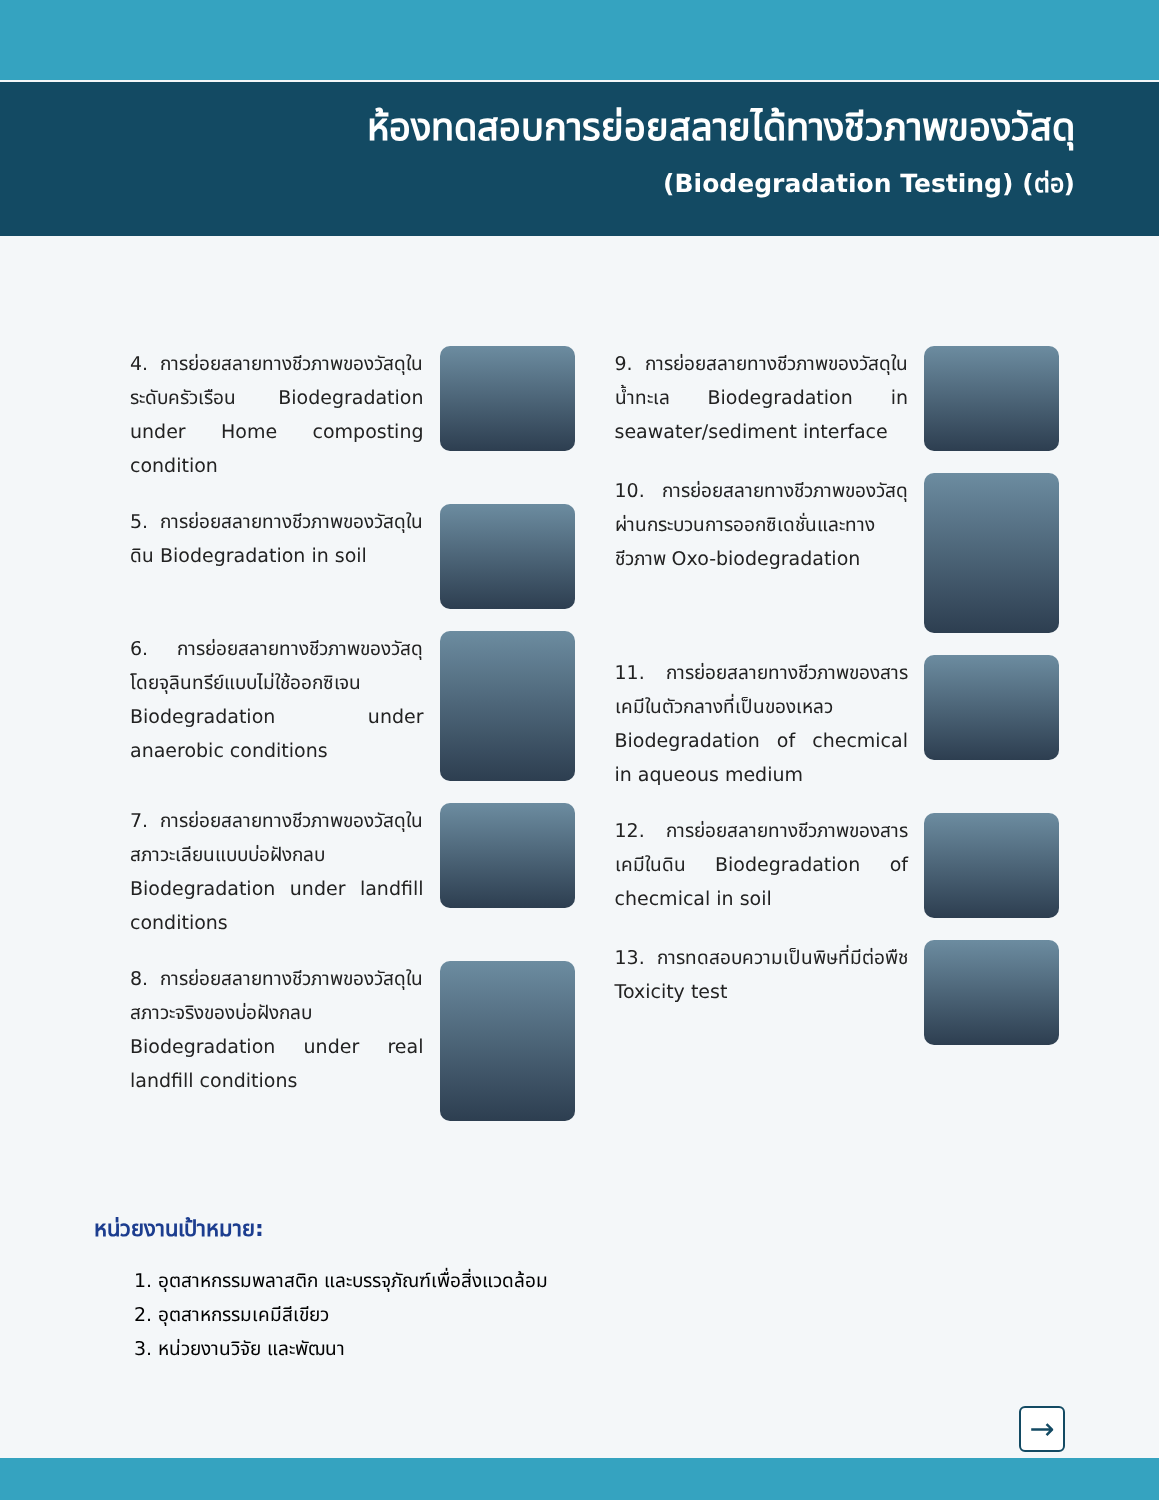ห้องทดสอบการย่อยสลายได้ทางชีวภาพของวัสดุ
(Biodegradation Testing) (ต่อ)
4. การย่อยสลายทางชีวภาพของวัสดุในระดับครัวเรือน Biodegradation under Home composting condition
5. การย่อยสลายทางชีวภาพของวัสดุในดิน Biodegradation in soil
6. การย่อยสลายทางชีวภาพของวัสดุโดยจุลินทรีย์แบบไม่ใช้ออกซิเจน Biodegradation under anaerobic conditions
7. การย่อยสลายทางชีวภาพของวัสดุในสภาวะเลียนแบบบ่อฝังกลบ Biodegradation under landfill conditions
8. การย่อยสลายทางชีวภาพของวัสดุในสภาวะจริงของบ่อฝังกลบ Biodegradation under real landfill conditions
9. การย่อยสลายทางชีวภาพของวัสดุในน้ำทะเล Biodegradation in seawater/sediment interface
10. การย่อยสลายทางชีวภาพของวัสดุผ่านกระบวนการออกซิเดชั่นและทางชีวภาพ Oxo-biodegradation
11. การย่อยสลายทางชีวภาพของสารเคมีในตัวกลางที่เป็นของเหลว Biodegradation of checmical in aqueous medium
12. การย่อยสลายทางชีวภาพของสารเคมีในดิน Biodegradation of checmical in soil
13. การทดสอบความเป็นพิษที่มีต่อพืช Toxicity test
หน่วยงานเป้าหมาย:
1. อุตสาหกรรมพลาสติก และบรรจุภัณฑ์เพื่อสิ่งแวดล้อม
2. อุตสาหกรรมเคมีสีเขียว
3. หน่วยงานวิจัย และพัฒนา
→